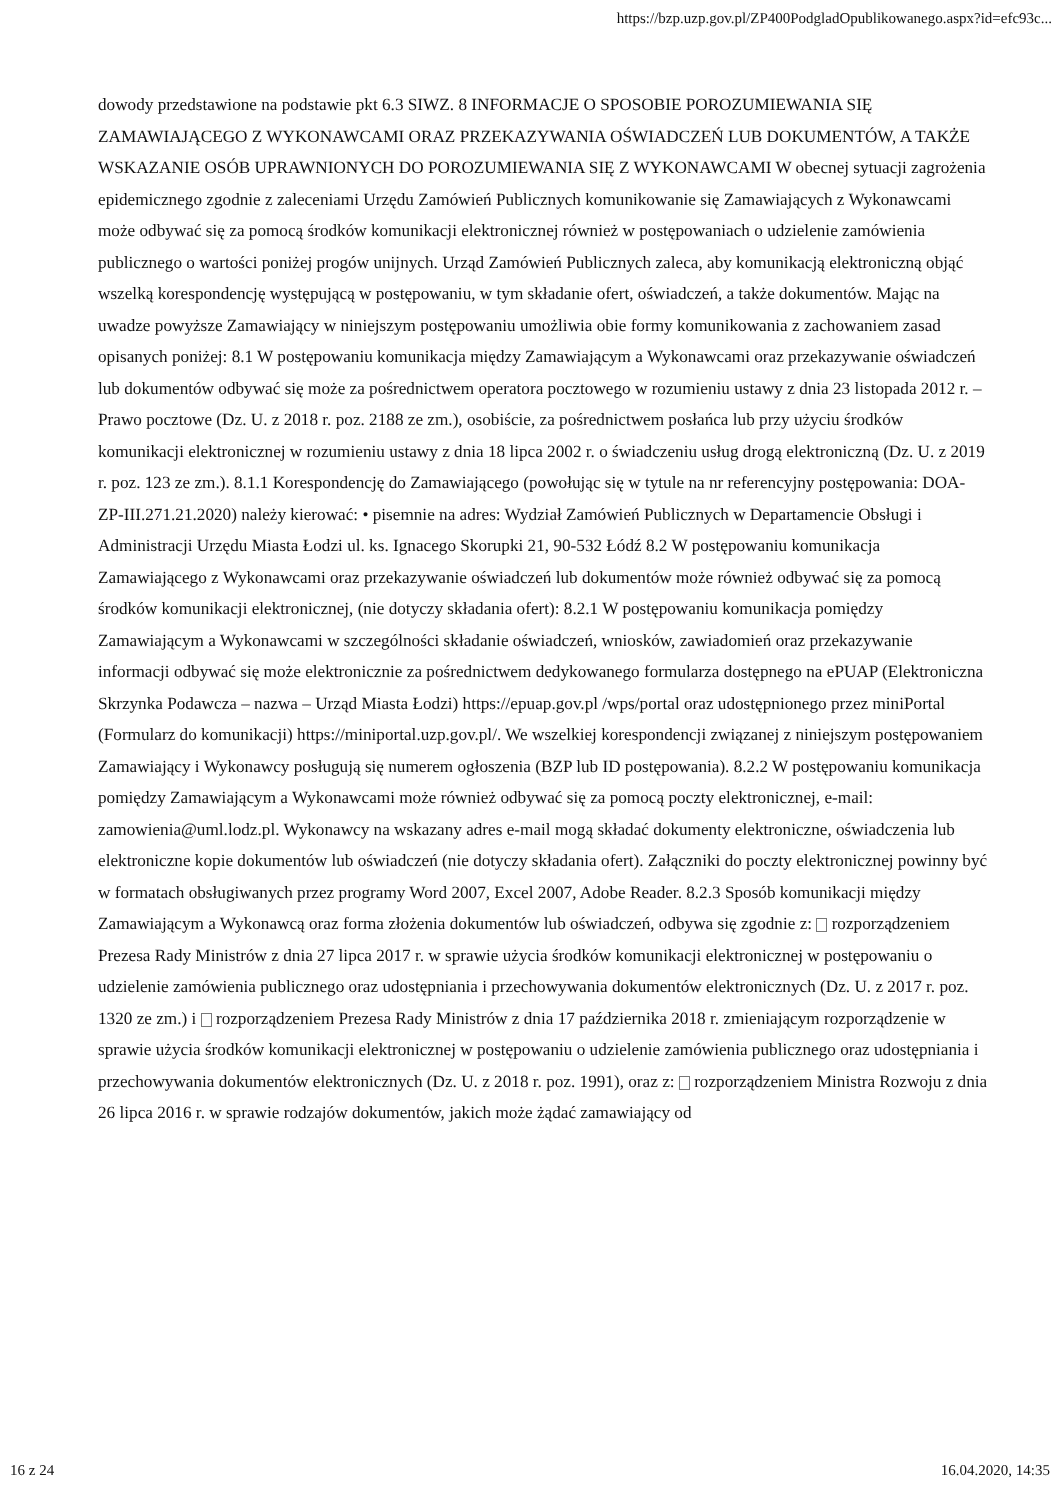https://bzp.uzp.gov.pl/ZP400PodgladOpublikowanego.aspx?id=efc93c...
dowody przedstawione na podstawie pkt 6.3 SIWZ. 8 INFORMACJE O SPOSOBIE POROZUMIEWANIA SIĘ ZAMAWIAJĄCEGO Z WYKONAWCAMI ORAZ PRZEKAZYWANIA OŚWIADCZEŃ LUB DOKUMENTÓW, A TAKŻE WSKAZANIE OSÓB UPRAWNIONYCH DO POROZUMIEWANIA SIĘ Z WYKONAWCAMI W obecnej sytuacji zagrożenia epidemicznego zgodnie z zaleceniami Urzędu Zamówień Publicznych komunikowanie się Zamawiających z Wykonawcami może odbywać się za pomocą środków komunikacji elektronicznej również w postępowaniach o udzielenie zamówienia publicznego o wartości poniżej progów unijnych. Urząd Zamówień Publicznych zaleca, aby komunikacją elektroniczną objąć wszelką korespondencję występującą w postępowaniu, w tym składanie ofert, oświadczeń, a także dokumentów. Mając na uwadze powyższe Zamawiający w niniejszym postępowaniu umożliwia obie formy komunikowania z zachowaniem zasad opisanych poniżej: 8.1 W postępowaniu komunikacja między Zamawiającym a Wykonawcami oraz przekazywanie oświadczeń lub dokumentów odbywać się może za pośrednictwem operatora pocztowego w rozumieniu ustawy z dnia 23 listopada 2012 r. – Prawo pocztowe (Dz. U. z 2018 r. poz. 2188 ze zm.), osobiście, za pośrednictwem posłańca lub przy użyciu środków komunikacji elektronicznej w rozumieniu ustawy z dnia 18 lipca 2002 r. o świadczeniu usług drogą elektroniczną (Dz. U. z 2019 r. poz. 123 ze zm.). 8.1.1 Korespondencję do Zamawiającego (powołując się w tytule na nr referencyjny postępowania: DOA-ZP-III.271.21.2020) należy kierować: • pisemnie na adres: Wydział Zamówień Publicznych w Departamencie Obsługi i Administracji Urzędu Miasta Łodzi ul. ks. Ignacego Skorupki 21, 90-532 Łódź 8.2 W postępowaniu komunikacja Zamawiającego z Wykonawcami oraz przekazywanie oświadczeń lub dokumentów może również odbywać się za pomocą środków komunikacji elektronicznej, (nie dotyczy składania ofert): 8.2.1 W postępowaniu komunikacja pomiędzy Zamawiającym a Wykonawcami w szczególności składanie oświadczeń, wniosków, zawiadomień oraz przekazywanie informacji odbywać się może elektronicznie za pośrednictwem dedykowanego formularza dostępnego na ePUAP (Elektroniczna Skrzynka Podawcza – nazwa – Urząd Miasta Łodzi) https://epuap.gov.pl /wps/portal oraz udostępnionego przez miniPortal (Formularz do komunikacji) https://miniportal.uzp.gov.pl/. We wszelkiej korespondencji związanej z niniejszym postępowaniem Zamawiający i Wykonawcy posługują się numerem ogłoszenia (BZP lub ID postępowania). 8.2.2 W postępowaniu komunikacja pomiędzy Zamawiającym a Wykonawcami może również odbywać się za pomocą poczty elektronicznej, e-mail: zamowienia@uml.lodz.pl. Wykonawcy na wskazany adres e-mail mogą składać dokumenty elektroniczne, oświadczenia lub elektroniczne kopie dokumentów lub oświadczeń (nie dotyczy składania ofert). Załączniki do poczty elektronicznej powinny być w formatach obsługiwanych przez programy Word 2007, Excel 2007, Adobe Reader. 8.2.3 Sposób komunikacji między Zamawiającym a Wykonawcą oraz forma złożenia dokumentów lub oświadczeń, odbywa się zgodnie z: rozporządzeniem Prezesa Rady Ministrów z dnia 27 lipca 2017 r. w sprawie użycia środków komunikacji elektronicznej w postępowaniu o udzielenie zamówienia publicznego oraz udostępniania i przechowywania dokumentów elektronicznych (Dz. U. z 2017 r. poz. 1320 ze zm.) i rozporządzeniem Prezesa Rady Ministrów z dnia 17 października 2018 r. zmieniającym rozporządzenie w sprawie użycia środków komunikacji elektronicznej w postępowaniu o udzielenie zamówienia publicznego oraz udostępniania i przechowywania dokumentów elektronicznych (Dz. U. z 2018 r. poz. 1991), oraz z: rozporządzeniem Ministra Rozwoju z dnia 26 lipca 2016 r. w sprawie rodzajów dokumentów, jakich może żądać zamawiający od
16 z 24 16.04.2020, 14:35